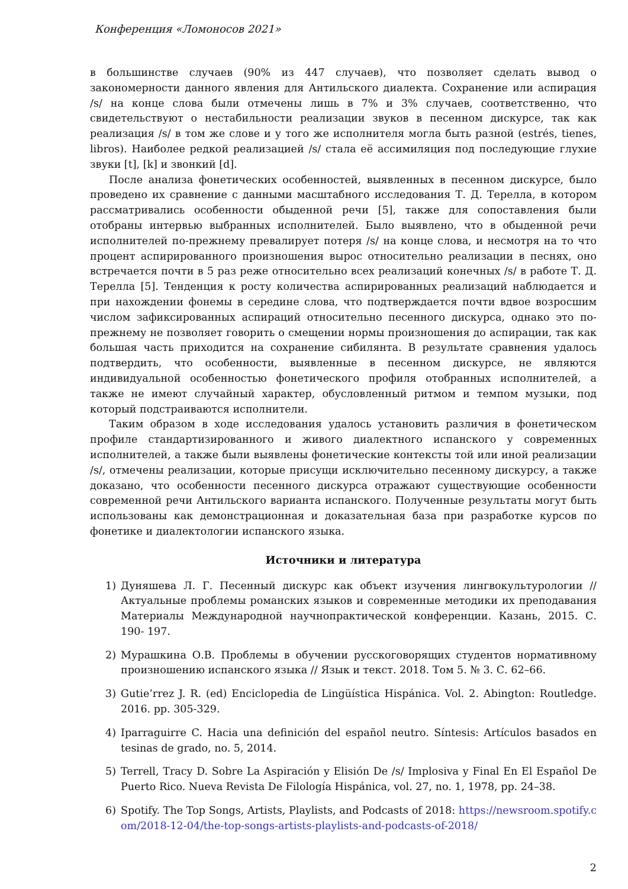Конференция «Ломоносов 2021»
в большинстве случаев (90% из 447 случаев), что позволяет сделать вывод о закономерности данного явления для Антильского диалекта. Сохранение или аспирация /s/ на конце слова были отмечены лишь в 7% и 3% случаев, соответственно, что свидетельствуют о нестабильности реализации звуков в песенном дискурсе, так как реализация /s/ в том же слове и у того же исполнителя могла быть разной (estrés, tienes, libros). Наиболее редкой реализацией /s/ стала её ассимиляция под последующие глухие звуки [t], [k] и звонкий [d].
После анализа фонетических особенностей, выявленных в песенном дискурсе, было проведено их сравнение с данными масштабного исследования Т. Д. Терелла, в котором рассматривались особенности обыденной речи [5], также для сопоставления были отобраны интервью выбранных исполнителей. Было выявлено, что в обыденной речи исполнителей по-прежнему превалирует потеря /s/ на конце слова, и несмотря на то что процент аспирированного произношения вырос относительно реализации в песнях, оно встречается почти в 5 раз реже относительно всех реализаций конечных /s/ в работе Т. Д. Терелла [5]. Тенденция к росту количества аспирированных реализаций наблюдается и при нахождении фонемы в середине слова, что подтверждается почти вдвое возросшим числом зафиксированных аспираций относительно песенного дискурса, однако это по-прежнему не позволяет говорить о смещении нормы произношения до аспирации, так как большая часть приходится на сохранение сибилянта. В результате сравнения удалось подтвердить, что особенности, выявленные в песенном дискурсе, не являются индивидуальной особенностью фонетического профиля отобранных исполнителей, а также не имеют случайный характер, обусловленный ритмом и темпом музыки, под который подстраиваются исполнители.
Таким образом в ходе исследования удалось установить различия в фонетическом профиле стандартизированного и живого диалектного испанского у современных исполнителей, а также были выявлены фонетические контексты той или иной реализации /s/, отмечены реализации, которые присущи исключительно песенному дискурсу, а также доказано, что особенности песенного дискурса отражают существующие особенности современной речи Антильского варианта испанского. Полученные результаты могут быть использованы как демонстрационная и доказательная база при разработке курсов по фонетике и диалектологии испанского языка.
Источники и литература
1) Дуняшева Л. Г. Песенный дискурс как объект изучения лингвокультурологии // Актуальные проблемы романских языков и современные методики их преподавания Материалы Международной научнопрактической конференции. Казань, 2015. С. 190- 197.
2) Мурашкина О.В. Проблемы в обучении русскоговорящих студентов нормативному произношению испанского языка // Язык и текст. 2018. Том 5. № 3. С. 62–66.
3) Gutie’rrez J. R. (ed) Enciclopedia de Lingüística Hispánica. Vol. 2. Abington: Routledge. 2016. pp. 305-329.
4) Iparraguirre C. Hacia una definición del español neutro. Síntesis: Artículos basados en tesinas de grado, no. 5, 2014.
5) Terrell, Tracy D. Sobre La Aspiración y Elisión De /s/ Implosiva y Final En El Español De Puerto Rico. Nueva Revista De Filología Hispánica, vol. 27, no. 1, 1978, pp. 24–38.
6) Spotify. The Top Songs, Artists, Playlists, and Podcasts of 2018: https://newsroom.spotify.com/2018-12-04/the-top-songs-artists-playlists-and-podcasts-of-2018/
2